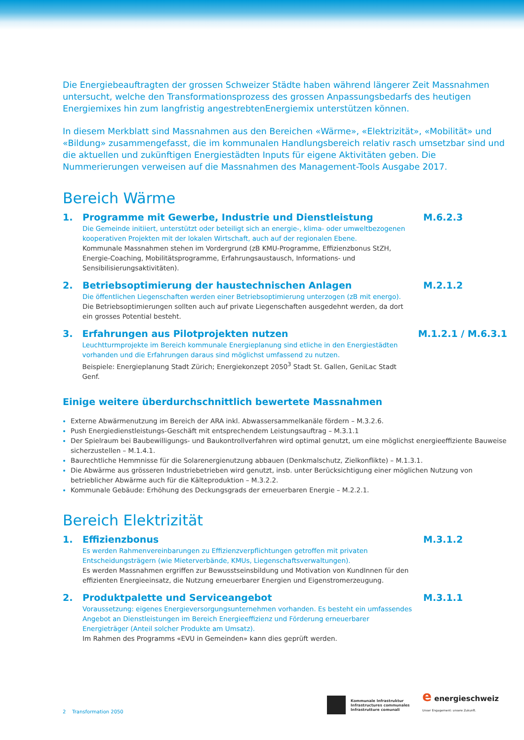Die Energiebeauftragten der grossen Schweizer Städte haben während längerer Zeit Massnahmen untersucht, welche den Transformationsprozess des grossen Anpassungsbedarfs des heutigen Energiemixes hin zum langfristig angestrebtenEnergiemix unterstützen können.
In diesem Merkblatt sind Massnahmen aus den Bereichen «Wärme», «Elektrizität», «Mobilität» und «Bildung» zusammengefasst, die im kommunalen Handlungsbereich relativ rasch umsetzbar sind und die aktuellen und zukünftigen Energiestädten Inputs für eigene Aktivitäten geben. Die Nummerierungen verweisen auf die Massnahmen des Management-Tools Ausgabe 2017.
Bereich Wärme
1. Programme mit Gewerbe, Industrie und Dienstleistung
Die Gemeinde initiiert, unterstützt oder beteiligt sich an energie-, klima- oder umweltbezogenen kooperativen Projekten mit der lokalen Wirtschaft, auch auf der regionalen Ebene.
Kommunale Massnahmen stehen im Vordergrund (zB KMU-Programme, Effizienzbonus StZH, Energie-Coaching, Mobilitätsprogramme, Erfahrungsaustausch, Informations- und Sensibilisierungsaktivitäten).
M.6.2.3
2. Betriebsoptimierung der haustechnischen Anlagen
Die öffentlichen Liegenschaften werden einer Betriebsoptimierung unterzogen (zB mit energo).
Die Betriebsoptimierungen sollten auch auf private Liegenschaften ausgedehnt werden, da dort ein grosses Potential besteht.
M.2.1.2
3. Erfahrungen aus Pilotprojekten nutzen
Leuchtturmprojekte im Bereich kommunale Energieplanung sind etliche in den Energiestädten vorhanden und die Erfahrungen daraus sind möglichst umfassend zu nutzen.
Beispiele: Energieplanung Stadt Zürich; Energiekonzept 2050<sup>3</sup> Stadt St. Gallen, GeniLac Stadt Genf.
M.1.2.1 / M.6.3.1
Einige weitere überdurchschnittlich bewertete Massnahmen
Externe Abwärmenutzung im Bereich der ARA inkl. Abwassersammelkanäle fördern – M.3.2.6.
Push Energiedienstleistungs-Geschäft mit entsprechendem Leistungsauftrag – M.3.1.1
Der Spielraum bei Baubewilligungs- und Baukontrollverfahren wird optimal genutzt, um eine möglichst energieeffiziente Bauweise sicherzustellen – M.1.4.1.
Baurechtliche Hemmnisse für die Solarenergienutzung abbauen (Denkmalschutz, Zielkonflikte) – M.1.3.1.
Die Abwärme aus grösseren Industriebetrieben wird genutzt, insb. unter Berücksichtigung einer möglichen Nutzung von betrieblicher Abwärme auch für die Kälteproduktion – M.3.2.2.
Kommunale Gebäude: Erhöhung des Deckungsgrads der erneuerbaren Energie – M.2.2.1.
Bereich Elektrizität
1. Effizienzbonus
Es werden Rahmenvereinbarungen zu Effizienzverpflichtungen getroffen mit privaten Entscheidungsträgern (wie Mieterverbände, KMUs, Liegenschaftsverwaltungen).
Es werden Massnahmen ergriffen zur Bewusstseinsbildung und Motivation von KundInnen für den effizienten Energieeinsatz, die Nutzung erneuerbarer Energien und Eigenstromerzeugung.
M.3.1.2
2. Produktpalette und Serviceangebot
Voraussetzung: eigenes Energieversorgungsunternehmen vorhanden. Es besteht ein umfassendes Angebot an Dienstleistungen im Bereich Energieeffizienz und Förderung erneuerbarer Energieträger (Anteil solcher Produkte am Umsatz).
Im Rahmen des Programms «EVU in Gemeinden» kann dies geprüft werden.
M.3.1.1
2 Transformation 2050
Kommunale Infrastruktur
Infrastructures communales
Infrastrutture comunali
e energieschweiz
Unser Engagement: unsere Zukunft.